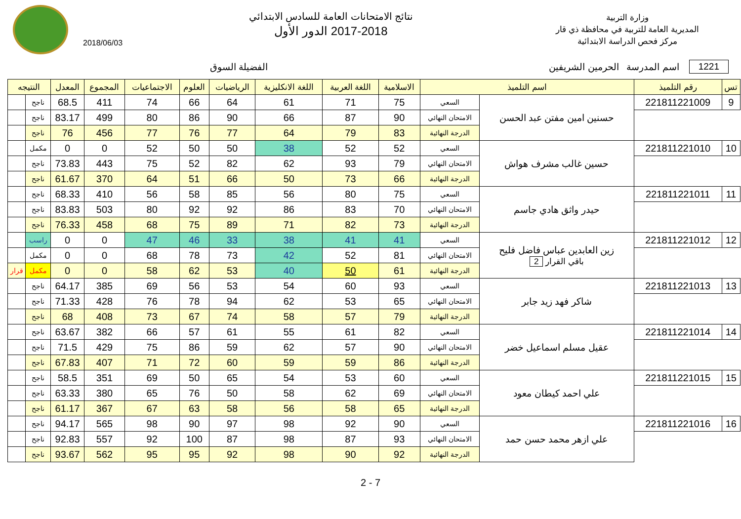وزارة التربية
المديرية العامة للتربية في محافظة ذي قار
مركز فحص الدراسة الابتدائية
نتائج الامتحانات العامة للسادس الابتدائي
2017-2018 الدور الأول
2018/06/03
1221 اسم المدرسة الحرمين الشريفين الفضيلة السوق
| تس | رقم التلميذ | اسم التلميذ | | الاسلامية | اللغة العربية | اللغة الانكليزية | الرياضيات | العلوم | الاجتماعيات | المجموع | المعدل | النتيجه | |
| --- | --- | --- | --- | --- | --- | --- | --- | --- | --- | --- | --- | --- | --- |
| 9 | 221811221009 | حسنين امين مفتن عبد الحسن | السعي | 75 | 71 | 61 | 64 | 66 | 74 | 411 | 68.5 | ناجح | |
| | | | الامتحان النهائي | 90 | 87 | 66 | 90 | 86 | 80 | 499 | 83.17 | ناجح | |
| | | | الدرجة النهائية | 83 | 79 | 64 | 77 | 76 | 77 | 456 | 76 | ناجح | |
| 10 | 221811221010 | حسين غالب مشرف هواش | السعي | 52 | 52 | 38 | 50 | 50 | 52 | 0 | 0 | مكمل | |
| | | | الامتحان النهائي | 79 | 93 | 62 | 82 | 52 | 75 | 443 | 73.83 | ناجح | |
| | | | الدرجة النهائية | 66 | 73 | 50 | 66 | 51 | 64 | 370 | 61.67 | ناجح | |
| 11 | 221811221011 | حيدر واثق هادي جاسم | السعي | 75 | 80 | 56 | 85 | 58 | 56 | 410 | 68.33 | ناجح | |
| | | | الامتحان النهائي | 70 | 83 | 86 | 92 | 92 | 80 | 503 | 83.83 | ناجح | |
| | | | الدرجة النهائية | 73 | 82 | 71 | 89 | 75 | 68 | 458 | 76.33 | ناجح | |
| 12 | 221811221012 | زين العابدين عباس فاضل فليح باقي القرار 2 | السعي | 41 | 41 | 38 | 33 | 46 | 47 | 0 | 0 | راسب | |
| | | | الامتحان النهائي | 81 | 52 | 42 | 73 | 78 | 68 | 0 | 0 | مكمل | |
| | | | الدرجة النهائية | 61 | 50 | 40 | 53 | 62 | 58 | 0 | 0 | مكمل | قرار |
| 13 | 221811221013 | شاكر فهد زيد جابر | السعي | 93 | 60 | 54 | 53 | 56 | 69 | 385 | 64.17 | ناجح | |
| | | | الامتحان النهائي | 65 | 53 | 62 | 94 | 78 | 76 | 428 | 71.33 | ناجح | |
| | | | الدرجة النهائية | 79 | 57 | 58 | 74 | 67 | 73 | 408 | 68 | ناجح | |
| 14 | 221811221014 | عقيل مسلم اسماعيل خضر | السعي | 82 | 61 | 55 | 61 | 57 | 66 | 382 | 63.67 | ناجح | |
| | | | الامتحان النهائي | 90 | 57 | 62 | 59 | 86 | 75 | 429 | 71.5 | ناجح | |
| | | | الدرجة النهائية | 86 | 59 | 59 | 60 | 72 | 71 | 407 | 67.83 | ناجح | |
| 15 | 221811221015 | علي احمد كيطان معود | السعي | 60 | 53 | 54 | 65 | 50 | 69 | 351 | 58.5 | ناجح | |
| | | | الامتحان النهائي | 69 | 62 | 58 | 50 | 76 | 65 | 380 | 63.33 | ناجح | |
| | | | الدرجة النهائية | 65 | 58 | 56 | 58 | 63 | 67 | 367 | 61.17 | ناجح | |
| 16 | 221811221016 | علي ازهر محمد حسن حمد | السعي | 90 | 92 | 98 | 97 | 90 | 98 | 565 | 94.17 | ناجح | |
| | | | الامتحان النهائي | 93 | 87 | 98 | 87 | 100 | 92 | 557 | 92.83 | ناجح | |
| | | | الدرجة النهائية | 92 | 90 | 98 | 92 | 95 | 95 | 562 | 93.67 | ناجح | |
2 - 7